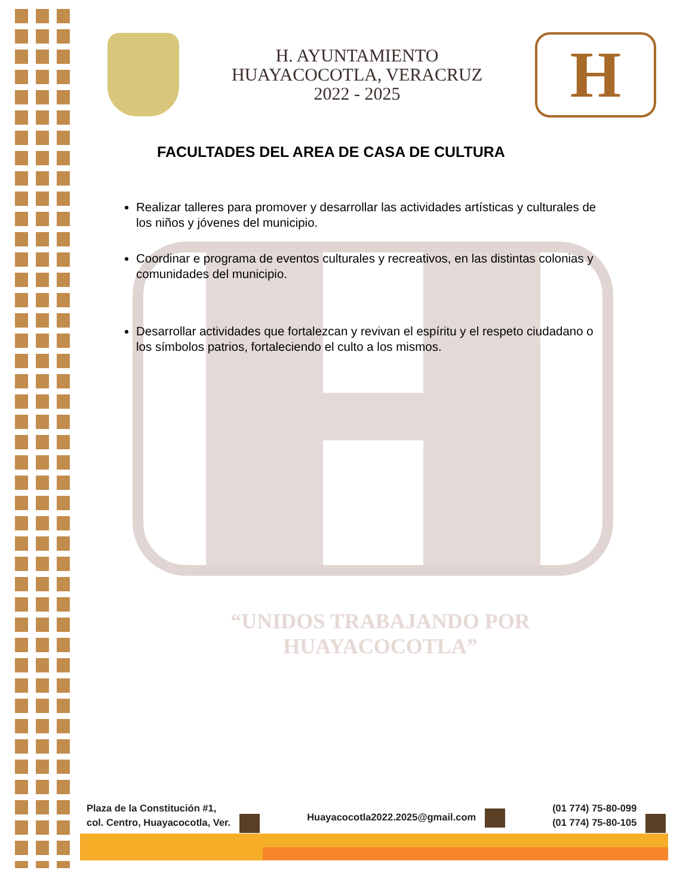H. AYUNTAMIENTO
HUAYACOCOTLA, VERACRUZ
2022 - 2025
H
FACULTADES DEL AREA DE CASA DE CULTURA
Realizar talleres para promover y desarrollar las actividades artísticas y culturales de los niños y jóvenes del municipio.
Coordinar e programa de eventos culturales y recreativos, en las distintas colonias y comunidades del municipio.
Desarrollar actividades que fortalezcan y revivan el espíritu y el respeto ciudadano o los símbolos patrios, fortaleciendo el culto a los mismos.
“UNIDOS TRABAJANDO POR HUAYACOCOTLA”
Plaza de la Constitución #1,
col. Centro, Huayacocotla, Ver.
Huayacocotla2022.2025@gmail.com
(01 774) 75-80-099
(01 774) 75-80-105